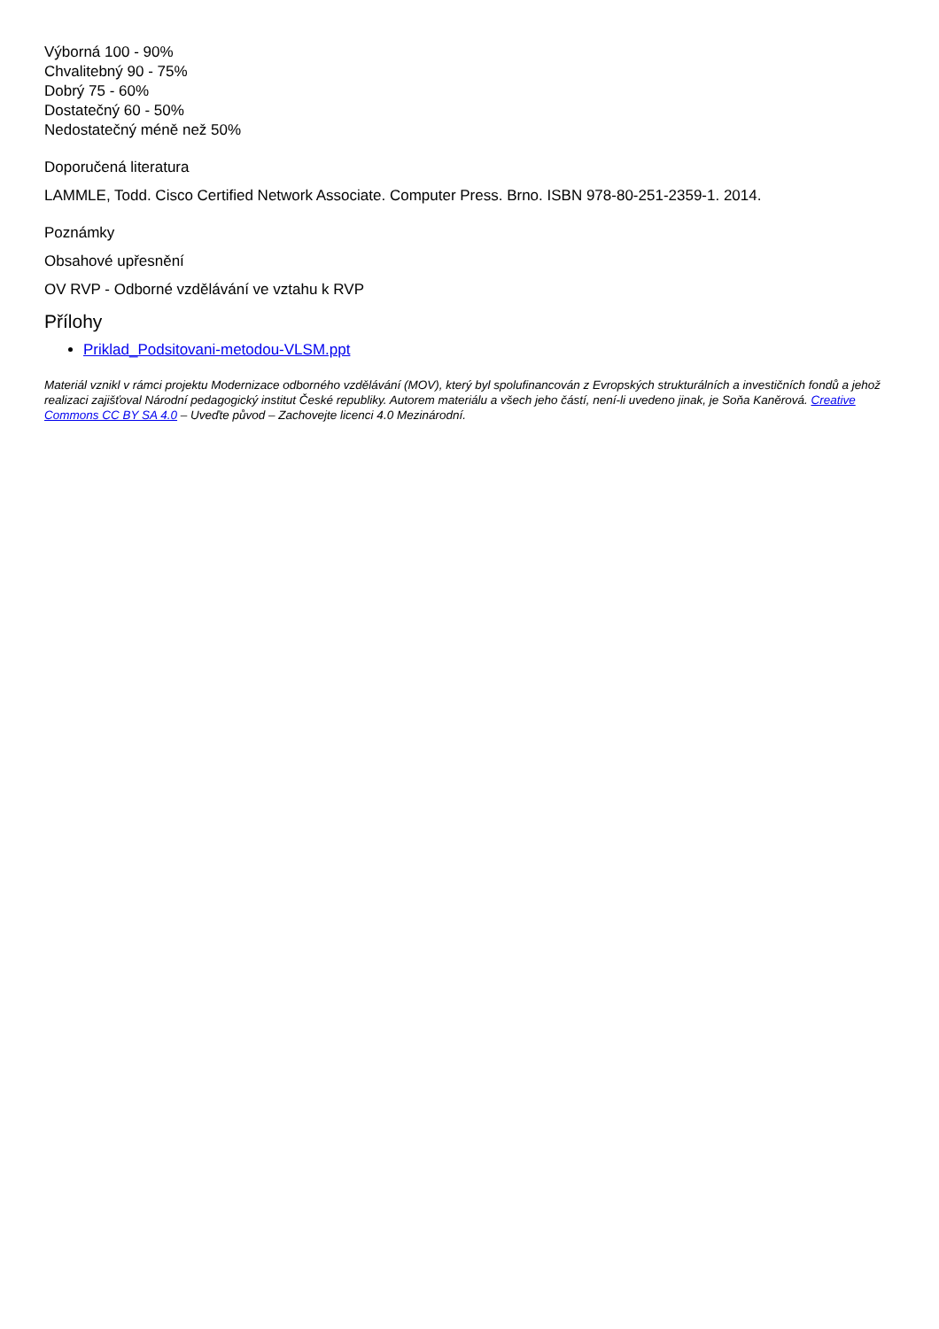Výborná 100 - 90%
Chvalitebný 90 - 75%
Dobrý 75 - 60%
Dostatečný 60 - 50%
Nedostatečný méně než 50%
Doporučená literatura
LAMMLE, Todd. Cisco Certified Network Associate. Computer Press. Brno. ISBN 978-80-251-2359-1. 2014.
Poznámky
Obsahové upřesnění
OV RVP - Odborné vzdělávání ve vztahu k RVP
Přílohy
Priklad_Podsitovani-metodou-VLSM.ppt
Materiál vznikl v rámci projektu Modernizace odborného vzdělávání (MOV), který byl spolufinancován z Evropských strukturálních a investičních fondů a jehož realizaci zajišťoval Národní pedagogický institut České republiky. Autorem materiálu a všech jeho částí, není-li uvedeno jinak, je Soňa Kaněrová. Creative Commons CC BY SA 4.0 – Uveďte původ – Zachovejte licenci 4.0 Mezinárodní.